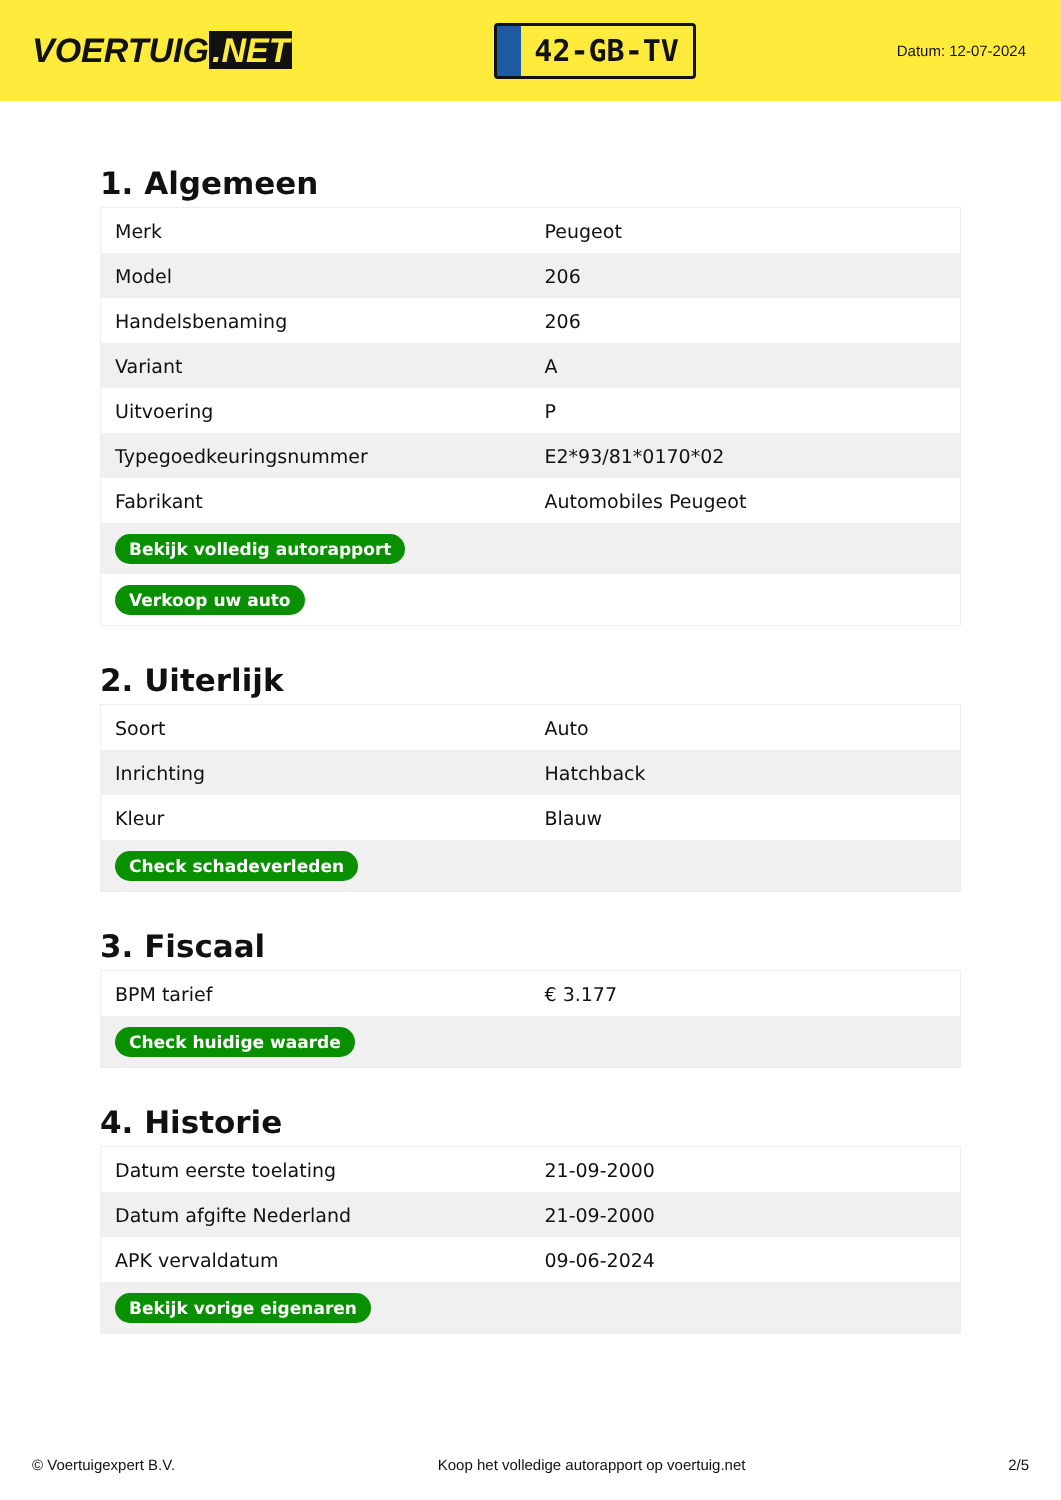VOERTUIG.NET
42-GB-TV
Datum: 12-07-2024
1. Algemeen
| Merk | Peugeot |
| Model | 206 |
| Handelsbenaming | 206 |
| Variant | A |
| Uitvoering | P |
| Typegoedkeuringsnummer | E2*93/81*0170*02 |
| Fabrikant | Automobiles Peugeot |
| Bekijk volledig autorapport | |
| Verkoop uw auto | |
2. Uiterlijk
| Soort | Auto |
| Inrichting | Hatchback |
| Kleur | Blauw |
| Check schadeverleden | |
3. Fiscaal
| BPM tarief | € 3.177 |
| Check huidige waarde | |
4. Historie
| Datum eerste toelating | 21-09-2000 |
| Datum afgifte Nederland | 21-09-2000 |
| APK vervaldatum | 09-06-2024 |
| Bekijk vorige eigenaren | |
© Voertuigexpert B.V. Koop het volledige autorapport op voertuig.net 2/5